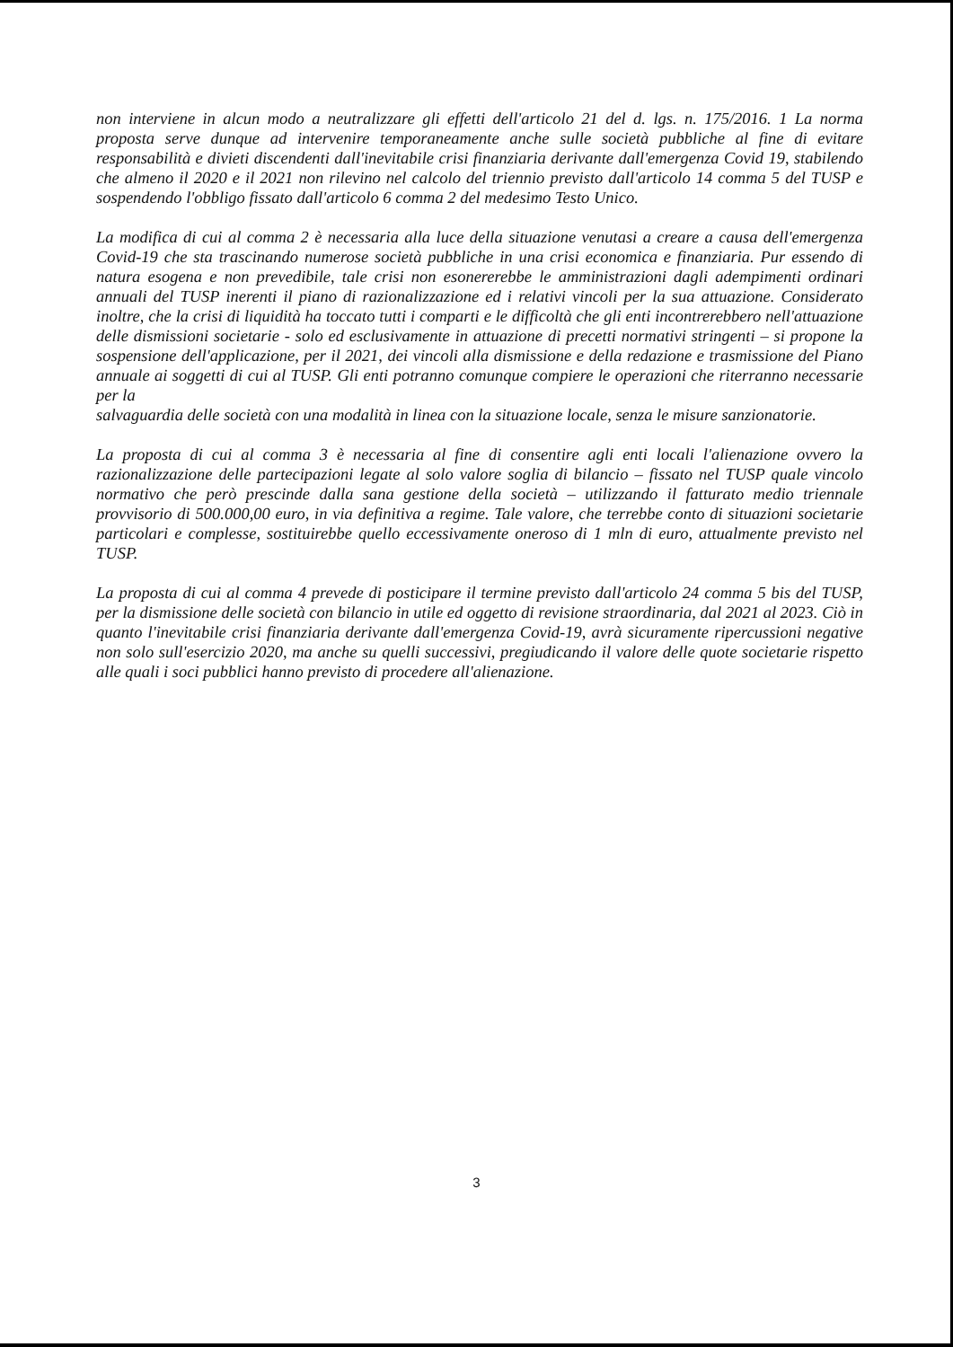non interviene in alcun modo a neutralizzare gli effetti dell'articolo 21 del d. lgs. n. 175/2016. 1 La norma proposta serve dunque ad intervenire temporaneamente anche sulle società pubbliche al fine di evitare responsabilità e divieti discendenti dall'inevitabile crisi finanziaria derivante dall'emergenza Covid 19, stabilendo che almeno il 2020 e il 2021 non rilevino nel calcolo del triennio previsto dall'articolo 14 comma 5 del TUSP e sospendendo l'obbligo fissato dall'articolo 6 comma 2 del medesimo Testo Unico.
La modifica di cui al comma 2 è necessaria alla luce della situazione venutasi a creare a causa dell'emergenza Covid-19 che sta trascinando numerose società pubbliche in una crisi economica e finanziaria. Pur essendo di natura esogena e non prevedibile, tale crisi non esonererebbe le amministrazioni dagli adempimenti ordinari annuali del TUSP inerenti il piano di razionalizzazione ed i relativi vincoli per la sua attuazione. Considerato inoltre, che la crisi di liquidità ha toccato tutti i comparti e le difficoltà che gli enti incontrerebbero nell'attuazione delle dismissioni societarie - solo ed esclusivamente in attuazione di precetti normativi stringenti – si propone la sospensione dell'applicazione, per il 2021, dei vincoli alla dismissione e della redazione e trasmissione del Piano annuale ai soggetti di cui al TUSP. Gli enti potranno comunque compiere le operazioni che riterranno necessarie per la
salvaguardia delle società con una modalità in linea con la situazione locale, senza le misure sanzionatorie.
La proposta di cui al comma 3 è necessaria al fine di consentire agli enti locali l'alienazione ovvero la razionalizzazione delle partecipazioni legate al solo valore soglia di bilancio – fissato nel TUSP quale vincolo normativo che però prescinde dalla sana gestione della società – utilizzando il fatturato medio triennale provvisorio di 500.000,00 euro, in via definitiva a regime. Tale valore, che terrebbe conto di situazioni societarie particolari e complesse, sostituirebbe quello eccessivamente oneroso di 1 mln di euro, attualmente previsto nel TUSP.
La proposta di cui al comma 4 prevede di posticipare il termine previsto dall'articolo 24 comma 5 bis del TUSP, per la dismissione delle società con bilancio in utile ed oggetto di revisione straordinaria, dal 2021 al 2023. Ciò in quanto l'inevitabile crisi finanziaria derivante dall'emergenza Covid-19, avrà sicuramente ripercussioni negative non solo sull'esercizio 2020, ma anche su quelli successivi, pregiudicando il valore delle quote societarie rispetto alle quali i soci pubblici hanno previsto di procedere all'alienazione.
3